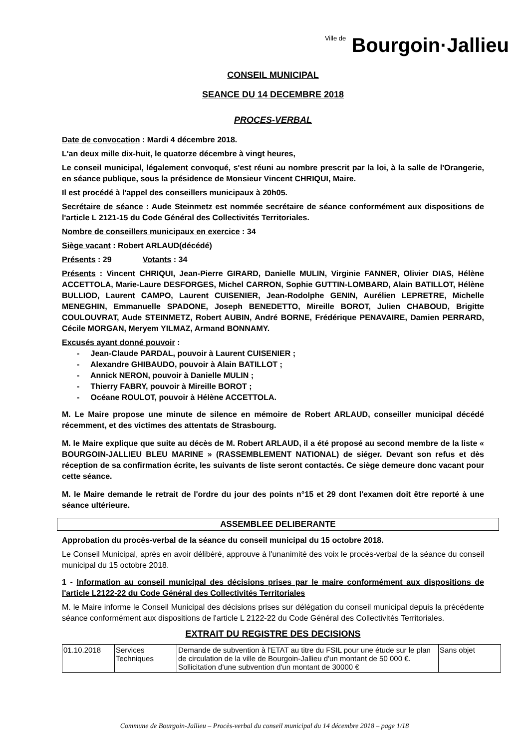Ville de Bourgoin·Jallieu
CONSEIL MUNICIPAL
SEANCE DU 14 DECEMBRE 2018
PROCES-VERBAL
Date de convocation : Mardi 4 décembre 2018.
L'an deux mille dix-huit, le quatorze décembre à vingt heures,
Le conseil municipal, légalement convoqué, s'est réuni au nombre prescrit par la loi, à la salle de l'Orangerie, en séance publique, sous la présidence de Monsieur Vincent CHRIQUI, Maire.
Il est procédé à l'appel des conseillers municipaux à 20h05.
Secrétaire de séance : Aude Steinmetz est nommée secrétaire de séance conformément aux dispositions de l'article L 2121-15 du Code Général des Collectivités Territoriales.
Nombre de conseillers municipaux en exercice : 34
Siège vacant : Robert ARLAUD(décédé)
Présents : 29 Votants : 34
Présents : Vincent CHRIQUI, Jean-Pierre GIRARD, Danielle MULIN, Virginie FANNER, Olivier DIAS, Hélène ACCETTOLA, Marie-Laure DESFORGES, Michel CARRON, Sophie GUTTIN-LOMBARD, Alain BATILLOT, Hélène BULLIOD, Laurent CAMPO, Laurent CUISENIER, Jean-Rodolphe GENIN, Aurélien LEPRETRE, Michelle MENEGHIN, Emmanuelle SPADONE, Joseph BENEDETTO, Mireille BOROT, Julien CHABOUD, Brigitte COULOUVRAT, Aude STEINMETZ, Robert AUBIN, André BORNE, Frédérique PENAVAIRE, Damien PERRARD, Cécile MORGAN, Meryem YILMAZ, Armand BONNAMY.
Excusés ayant donné pouvoir :
- Jean-Claude PARDAL, pouvoir à Laurent CUISENIER ;
- Alexandre GHIBAUDO, pouvoir à Alain BATILLOT ;
- Annick NERON, pouvoir à Danielle MULIN ;
- Thierry FABRY, pouvoir à Mireille BOROT ;
- Océane ROULOT, pouvoir à Hélène ACCETTOLA.
M. Le Maire propose une minute de silence en mémoire de Robert ARLAUD, conseiller municipal décédé récemment, et des victimes des attentats de Strasbourg.
M. le Maire explique que suite au décès de M. Robert ARLAUD, il a été proposé au second membre de la liste « BOURGOIN-JALLIEU BLEU MARINE » (RASSEMBLEMENT NATIONAL) de siéger. Devant son refus et dès réception de sa confirmation écrite, les suivants de liste seront contactés. Ce siège demeure donc vacant pour cette séance.
M. le Maire demande le retrait de l'ordre du jour des points n°15 et 29 dont l'examen doit être reporté à une séance ultérieure.
ASSEMBLEE DELIBERANTE
Approbation du procès-verbal de la séance du conseil municipal du 15 octobre 2018.
Le Conseil Municipal, après en avoir délibéré, approuve à l'unanimité des voix le procès-verbal de la séance du conseil municipal du 15 octobre 2018.
1 - Information au conseil municipal des décisions prises par le maire conformément aux dispositions de l'article L2122-22 du Code Général des Collectivités Territoriales
M. le Maire informe le Conseil Municipal des décisions prises sur délégation du conseil municipal depuis la précédente séance conformément aux dispositions de l'article L 2122-22 du Code Général des Collectivités Territoriales.
EXTRAIT DU REGISTRE DES DECISIONS
| 01.10.2018 | Services Techniques | Demande de subvention à l'ETAT au titre du FSIL pour une étude sur le plan de circulation de la ville de Bourgoin-Jallieu d'un montant de 50 000 €. Sollicitation d'une subvention d'un montant de 30000 € | Sans objet |
Commune de Bourgoin-Jallieu – Procès-verbal du conseil municipal du 14 décembre 2018 – page 1/18